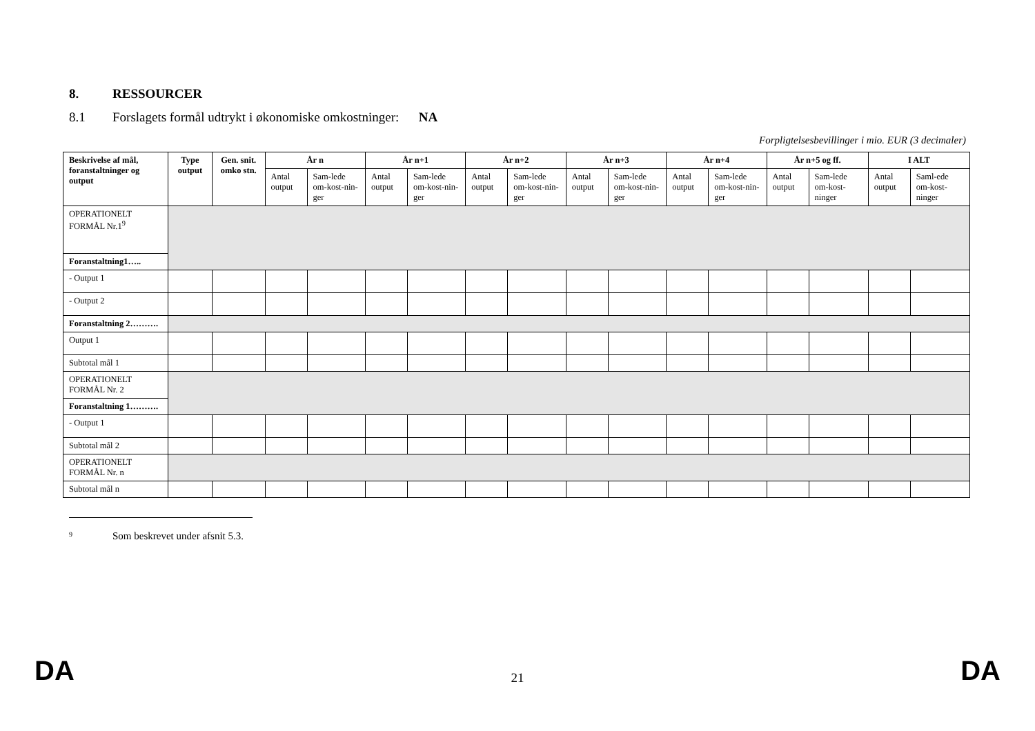8. RESSOURCER
8.1 Forslagets formål udtrykt i økonomiske omkostninger: NA
Forpligtelsesbevillinger i mio. EUR (3 decimaler)
| Beskrivelse af mål, foranstaltninger og output | Type output | Gen. snit. omko stn. | År n | | År n+1 | | År n+2 | | År n+3 | | År n+4 | | År n+5 og ff. | | I ALT | |
| --- | --- | --- | --- | --- | --- | --- | --- | --- | --- | --- | --- | --- | --- | --- | --- | --- |
| | | | Antal output | Sam-lede om-kost-nin-ger | Antal output | Sam-lede om-kost-nin-ger | Antal output | Sam-lede om-kost-nin-ger | Antal output | Sam-lede om-kost-nin-ger | Antal output | Sam-lede om-kost-nin-ger | Antal output | Sam-lede om-kost-ninger | Antal output | Saml-ede om-kost-ninger |
| OPERATIONELT FORMÅL Nr.1<sup>9</sup> | | | | | | | | | | | | | | | | |
| Foranstaltning1….. | | | | | | | | | | | | | | | | |
| - Output 1 | | | | | | | | | | | | | | | | |
| - Output 2 | | | | | | | | | | | | | | | | |
| Foranstaltning 2………. | | | | | | | | | | | | | | | | |
| Output 1 | | | | | | | | | | | | | | | | |
| Subtotal mål 1 | | | | | | | | | | | | | | | | |
| OPERATIONELT FORMÅL Nr. 2 | | | | | | | | | | | | | | | | |
| Foranstaltning 1………. | | | | | | | | | | | | | | | | |
| - Output 1 | | | | | | | | | | | | | | | | |
| Subtotal mål 2 | | | | | | | | | | | | | | | | |
| OPERATIONELT FORMÅL Nr. n | | | | | | | | | | | | | | | | |
| Subtotal mål n | | | | | | | | | | | | | | | | |
<sup>9</sup> Som beskrevet under afsnit 5.3.
DA 21 DA